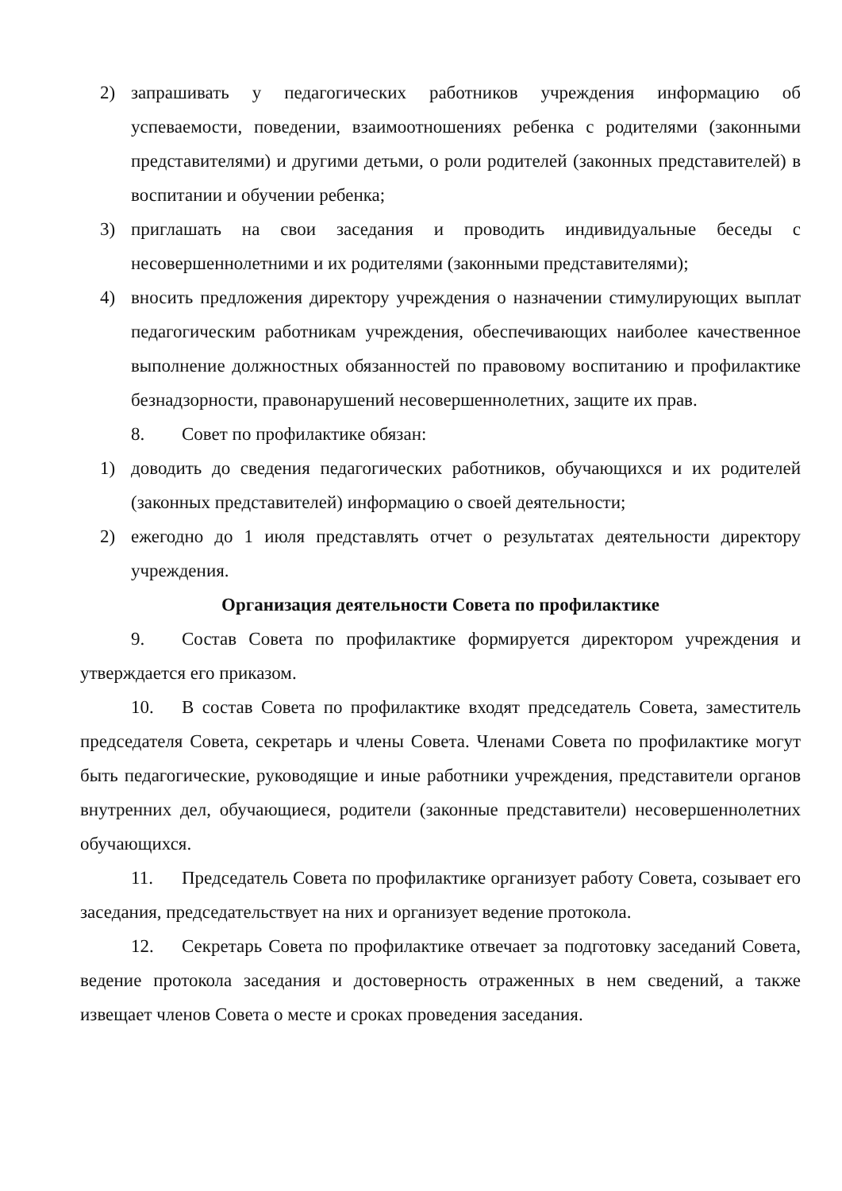2) запрашивать у педагогических работников учреждения информацию об успеваемости, поведении, взаимоотношениях ребенка с родителями (законными представителями) и другими детьми, о роли родителей (законных представителей) в воспитании и обучении ребенка;
3) приглашать на свои заседания и проводить индивидуальные беседы с несовершеннолетними и их родителями (законными представителями);
4) вносить предложения директору учреждения о назначении стимулирующих выплат педагогическим работникам учреждения, обеспечивающих наиболее качественное выполнение должностных обязанностей по правовому воспитанию и профилактике безнадзорности, правонарушений несовершеннолетних, защите их прав.
8. Совет по профилактике обязан:
1) доводить до сведения педагогических работников, обучающихся и их родителей (законных представителей) информацию о своей деятельности;
2) ежегодно до 1 июля представлять отчет о результатах деятельности директору учреждения.
Организация деятельности Совета по профилактике
9. Состав Совета по профилактике формируется директором учреждения и утверждается его приказом.
10. В состав Совета по профилактике входят председатель Совета, заместитель председателя Совета, секретарь и члены Совета. Членами Совета по профилактике могут быть педагогические, руководящие и иные работники учреждения, представители органов внутренних дел, обучающиеся, родители (законные представители) несовершеннолетних обучающихся.
11. Председатель Совета по профилактике организует работу Совета, созывает его заседания, председательствует на них и организует ведение протокола.
12. Секретарь Совета по профилактике отвечает за подготовку заседаний Совета, ведение протокола заседания и достоверность отраженных в нем сведений, а также извещает членов Совета о месте и сроках проведения заседания.